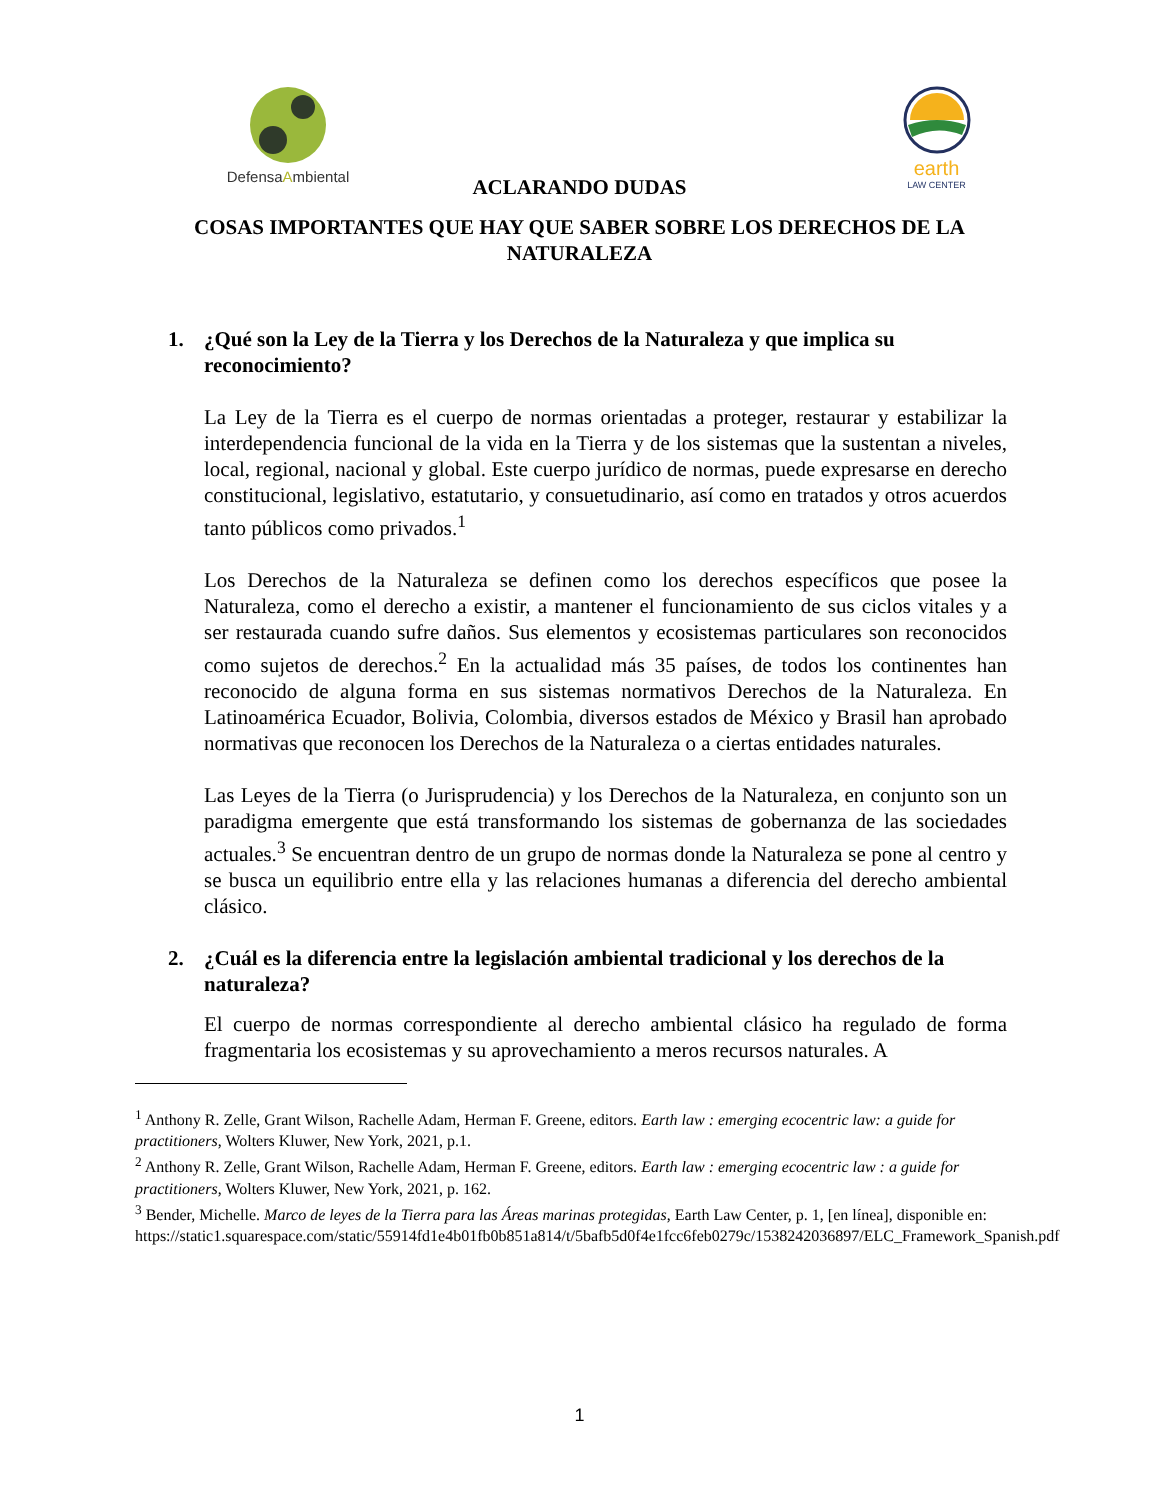DefensaAmbiental
earth
LAW CENTER
ACLARANDO DUDAS
COSAS IMPORTANTES QUE HAY QUE SABER SOBRE LOS DERECHOS DE LA NATURALEZA
1. ¿Qué son la Ley de la Tierra y los Derechos de la Naturaleza y que implica su reconocimiento?
La Ley de la Tierra es el cuerpo de normas orientadas a proteger, restaurar y estabilizar la interdependencia funcional de la vida en la Tierra y de los sistemas que la sustentan a niveles, local, regional, nacional y global. Este cuerpo jurídico de normas, puede expresarse en derecho constitucional, legislativo, estatutario, y consuetudinario, así como en tratados y otros acuerdos tanto públicos como privados.<sup>1</sup>
Los Derechos de la Naturaleza se definen como los derechos específicos que posee la Naturaleza, como el derecho a existir, a mantener el funcionamiento de sus ciclos vitales y a ser restaurada cuando sufre daños. Sus elementos y ecosistemas particulares son reconocidos como sujetos de derechos.<sup>2</sup> En la actualidad más 35 países, de todos los continentes han reconocido de alguna forma en sus sistemas normativos Derechos de la Naturaleza. En Latinoamérica Ecuador, Bolivia, Colombia, diversos estados de México y Brasil han aprobado normativas que reconocen los Derechos de la Naturaleza o a ciertas entidades naturales.
Las Leyes de la Tierra (o Jurisprudencia) y los Derechos de la Naturaleza, en conjunto son un paradigma emergente que está transformando los sistemas de gobernanza de las sociedades actuales.<sup>3</sup> Se encuentran dentro de un grupo de normas donde la Naturaleza se pone al centro y se busca un equilibrio entre ella y las relaciones humanas a diferencia del derecho ambiental clásico.
2. ¿Cuál es la diferencia entre la legislación ambiental tradicional y los derechos de la naturaleza?
El cuerpo de normas correspondiente al derecho ambiental clásico ha regulado de forma fragmentaria los ecosistemas y su aprovechamiento a meros recursos naturales. A
<sup>1</sup> Anthony R. Zelle, Grant Wilson, Rachelle Adam, Herman F. Greene, editors. Earth law : emerging ecocentric law: a guide for practitioners, Wolters Kluwer, New York, 2021, p.1.
<sup>2</sup> Anthony R. Zelle, Grant Wilson, Rachelle Adam, Herman F. Greene, editors. Earth law : emerging ecocentric law : a guide for practitioners, Wolters Kluwer, New York, 2021, p. 162.
<sup>3</sup> Bender, Michelle. Marco de leyes de la Tierra para las Áreas marinas protegidas, Earth Law Center, p. 1, [en línea], disponible en: https://static1.squarespace.com/static/55914fd1e4b01fb0b851a814/t/5bafb5d0f4e1fcc6feb0279c/1538242036897/ELC_Framework_Spanish.pdf
1